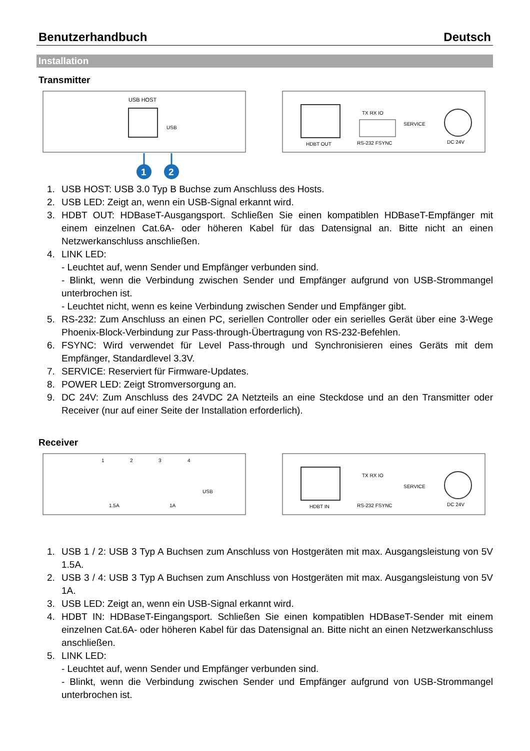Benutzerhandbuch Deutsch
Installation
Transmitter
USB HOST
USB
1
2
HDBT OUT
TX RX IO
RS-232 FSYNC
SERVICE
DC 24V
1. USB HOST: USB 3.0 Typ B Buchse zum Anschluss des Hosts.
2. USB LED: Zeigt an, wenn ein USB-Signal erkannt wird.
3. HDBT OUT: HDBaseT-Ausgangsport. Schließen Sie einen kompatiblen HDBaseT-Empfänger mit einem einzelnen Cat.6A- oder höheren Kabel für das Datensignal an. Bitte nicht an einen Netzwerkanschluss anschließen.
4. LINK LED:
- Leuchtet auf, wenn Sender und Empfänger verbunden sind.
- Blinkt, wenn die Verbindung zwischen Sender und Empfänger aufgrund von USB-Strommangel unterbrochen ist.
- Leuchtet nicht, wenn es keine Verbindung zwischen Sender und Empfänger gibt.
5. RS-232: Zum Anschluss an einen PC, seriellen Controller oder ein serielles Gerät über eine 3-Wege Phoenix-Block-Verbindung zur Pass-through-Übertragung von RS-232-Befehlen.
6. FSYNC: Wird verwendet für Level Pass-through und Synchronisieren eines Geräts mit dem Empfänger, Standardlevel 3.3V.
7. SERVICE: Reserviert für Firmware-Updates.
8. POWER LED: Zeigt Stromversorgung an.
9. DC 24V: Zum Anschluss des 24VDC 2A Netzteils an eine Steckdose und an den Transmitter oder Receiver (nur auf einer Seite der Installation erforderlich).
Receiver
1
2
3
4
1.5A
1A
USB
HDBT IN
TX RX IO
RS-232 FSYNC
SERVICE
DC 24V
1. USB 1 / 2: USB 3 Typ A Buchsen zum Anschluss von Hostgeräten mit max. Ausgangsleistung von 5V 1.5A.
2. USB 3 / 4: USB 3 Typ A Buchsen zum Anschluss von Hostgeräten mit max. Ausgangsleistung von 5V 1A.
3. USB LED: Zeigt an, wenn ein USB-Signal erkannt wird.
4. HDBT IN: HDBaseT-Eingangsport. Schließen Sie einen kompatiblen HDBaseT-Sender mit einem einzelnen Cat.6A- oder höheren Kabel für das Datensignal an. Bitte nicht an einen Netzwerkanschluss anschließen.
5. LINK LED:
- Leuchtet auf, wenn Sender und Empfänger verbunden sind.
- Blinkt, wenn die Verbindung zwischen Sender und Empfänger aufgrund von USB-Strommangel unterbrochen ist.